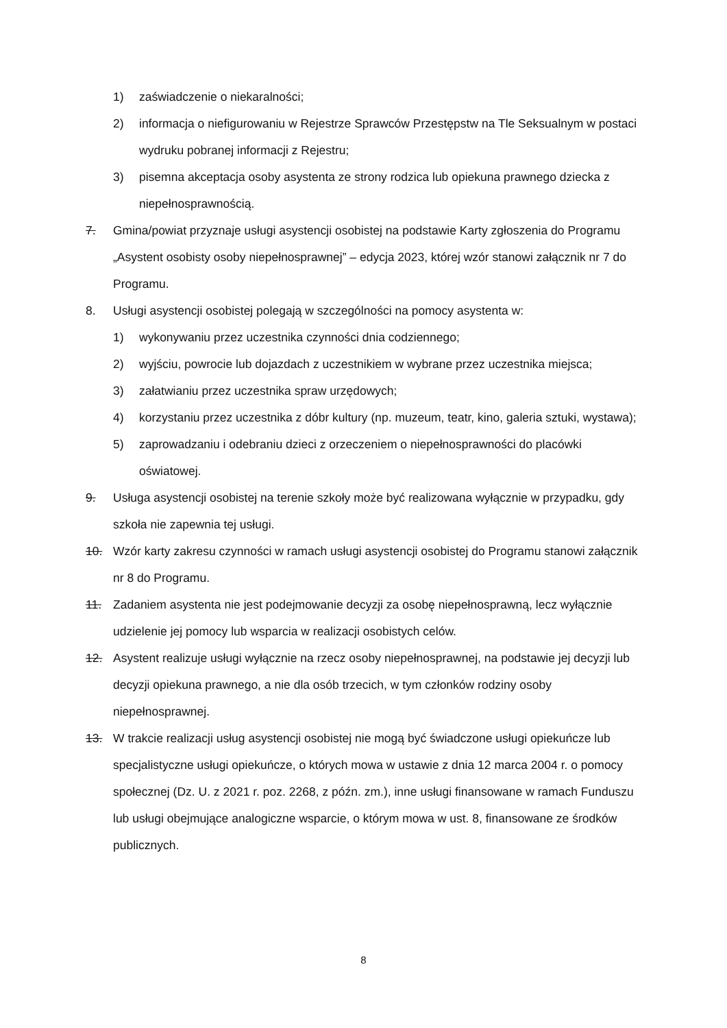1) zaświadczenie o niekaralności;
2) informacja o niefigurowaniu w Rejestrze Sprawców Przestępstw na Tle Seksualnym w postaci wydruku pobranej informacji z Rejestru;
3) pisemna akceptacja osoby asystenta ze strony rodzica lub opiekuna prawnego dziecka z niepełnosprawnością.
7. Gmina/powiat przyznaje usługi asystencji osobistej na podstawie Karty zgłoszenia do Programu „Asystent osobisty osoby niepełnosprawnej” – edycja 2023, której wzór stanowi załącznik nr 7 do Programu.
8. Usługi asystencji osobistej polegają w szczególności na pomocy asystenta w:
1) wykonywaniu przez uczestnika czynności dnia codziennego;
2) wyjściu, powrocie lub dojazdach z uczestnikiem w wybrane przez uczestnika miejsca;
3) załatwianiu przez uczestnika spraw urzędowych;
4) korzystaniu przez uczestnika z dóbr kultury (np. muzeum, teatr, kino, galeria sztuki, wystawa);
5) zaprowadzaniu i odebraniu dzieci z orzeczeniem o niepełnosprawności do placówki oświatowej.
9. Usługa asystencji osobistej na terenie szkoły może być realizowana wyłącznie w przypadku, gdy szkoła nie zapewnia tej usługi.
10. Wzór karty zakresu czynności w ramach usługi asystencji osobistej do Programu stanowi załącznik nr 8 do Programu.
11. Zadaniem asystenta nie jest podejmowanie decyzji za osobę niepełnosprawną, lecz wyłącznie udzielenie jej pomocy lub wsparcia w realizacji osobistych celów.
12. Asystent realizuje usługi wyłącznie na rzecz osoby niepełnosprawnej, na podstawie jej decyzji lub decyzji opiekuna prawnego, a nie dla osób trzecich, w tym członków rodziny osoby niepełnosprawnej.
13. W trakcie realizacji usług asystencji osobistej nie mogą być świadczone usługi opiekuńcze lub specjalistyczne usługi opiekuńcze, o których mowa w ustawie z dnia 12 marca 2004 r. o pomocy społecznej (Dz. U. z 2021 r. poz. 2268, z późn. zm.), inne usługi finansowane w ramach Funduszu lub usługi obejmujące analogiczne wsparcie, o którym mowa w ust. 8, finansowane ze środków publicznych.
8